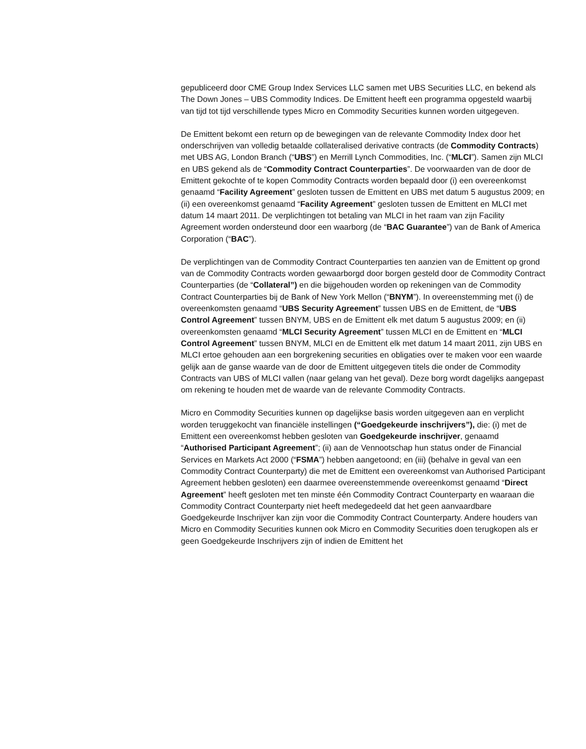gepubliceerd door CME Group Index Services LLC samen met UBS Securities LLC, en bekend als The Down Jones – UBS Commodity Indices. De Emittent heeft een programma opgesteld waarbij van tijd tot tijd verschillende types Micro en Commodity Securities kunnen worden uitgegeven.
De Emittent bekomt een return op de bewegingen van de relevante Commodity Index door het onderschrijven van volledig betaalde collateralised derivative contracts (de Commodity Contracts) met UBS AG, London Branch (“UBS”) en Merrill Lynch Commodities, Inc. (“MLCI”). Samen zijn MLCI en UBS gekend als de “Commodity Contract Counterparties”. De voorwaarden van de door de Emittent gekochte of te kopen Commodity Contracts worden bepaald door (i) een overeenkomst genaamd “Facility Agreement” gesloten tussen de Emittent en UBS met datum 5 augustus 2009; en (ii) een overeenkomst genaamd “Facility Agreement” gesloten tussen de Emittent en MLCI met datum 14 maart 2011. De verplichtingen tot betaling van MLCI in het raam van zijn Facility Agreement worden ondersteund door een waarborg (de “BAC Guarantee”) van de Bank of America Corporation (“BAC”).
De verplichtingen van de Commodity Contract Counterparties ten aanzien van de Emittent op grond van de Commodity Contracts worden gewaarborgd door borgen gesteld door de Commodity Contract Counterparties (de “Collateral”) en die bijgehouden worden op rekeningen van de Commodity Contract Counterparties bij de Bank of New York Mellon (“BNYM”). In overeenstemming met (i) de overeenkomsten genaamd “UBS Security Agreement” tussen UBS en de Emittent, de “UBS Control Agreement” tussen BNYM, UBS en de Emittent elk met datum 5 augustus 2009; en (ii) overeenkomsten genaamd “MLCI Security Agreement” tussen MLCI en de Emittent en “MLCI Control Agreement” tussen BNYM, MLCI en de Emittent elk met datum 14 maart 2011, zijn UBS en MLCI ertoe gehouden aan een borgrekening securities en obligaties over te maken voor een waarde gelijk aan de ganse waarde van de door de Emittent uitgegeven titels die onder de Commodity Contracts van UBS of MLCI vallen (naar gelang van het geval). Deze borg wordt dagelijks aangepast om rekening te houden met de waarde van de relevante Commodity Contracts.
Micro en Commodity Securities kunnen op dagelijkse basis worden uitgegeven aan en verplicht worden teruggekocht van financiële instellingen (“Goedgekeurde inschrijvers”), die: (i) met de Emittent een overeenkomst hebben gesloten van Goedgekeurde inschrijver, genaamd “Authorised Participant Agreement”; (ii) aan de Vennootschap hun status onder de Financial Services en Markets Act 2000 (“FSMA”) hebben aangetoond; en (iii) (behalve in geval van een Commodity Contract Counterparty) die met de Emittent een overeenkomst van Authorised Participant Agreement hebben gesloten) een daarmee overeenstemmende overeenkomst genaamd “Direct Agreement” heeft gesloten met ten minste één Commodity Contract Counterparty en waaraan die Commodity Contract Counterparty niet heeft medegedeeld dat het geen aanvaardbare Goedgekeurde Inschrijver kan zijn voor die Commodity Contract Counterparty. Andere houders van Micro en Commodity Securities kunnen ook Micro en Commodity Securities doen terugkopen als er geen Goedgekeurde Inschrijvers zijn of indien de Emittent het